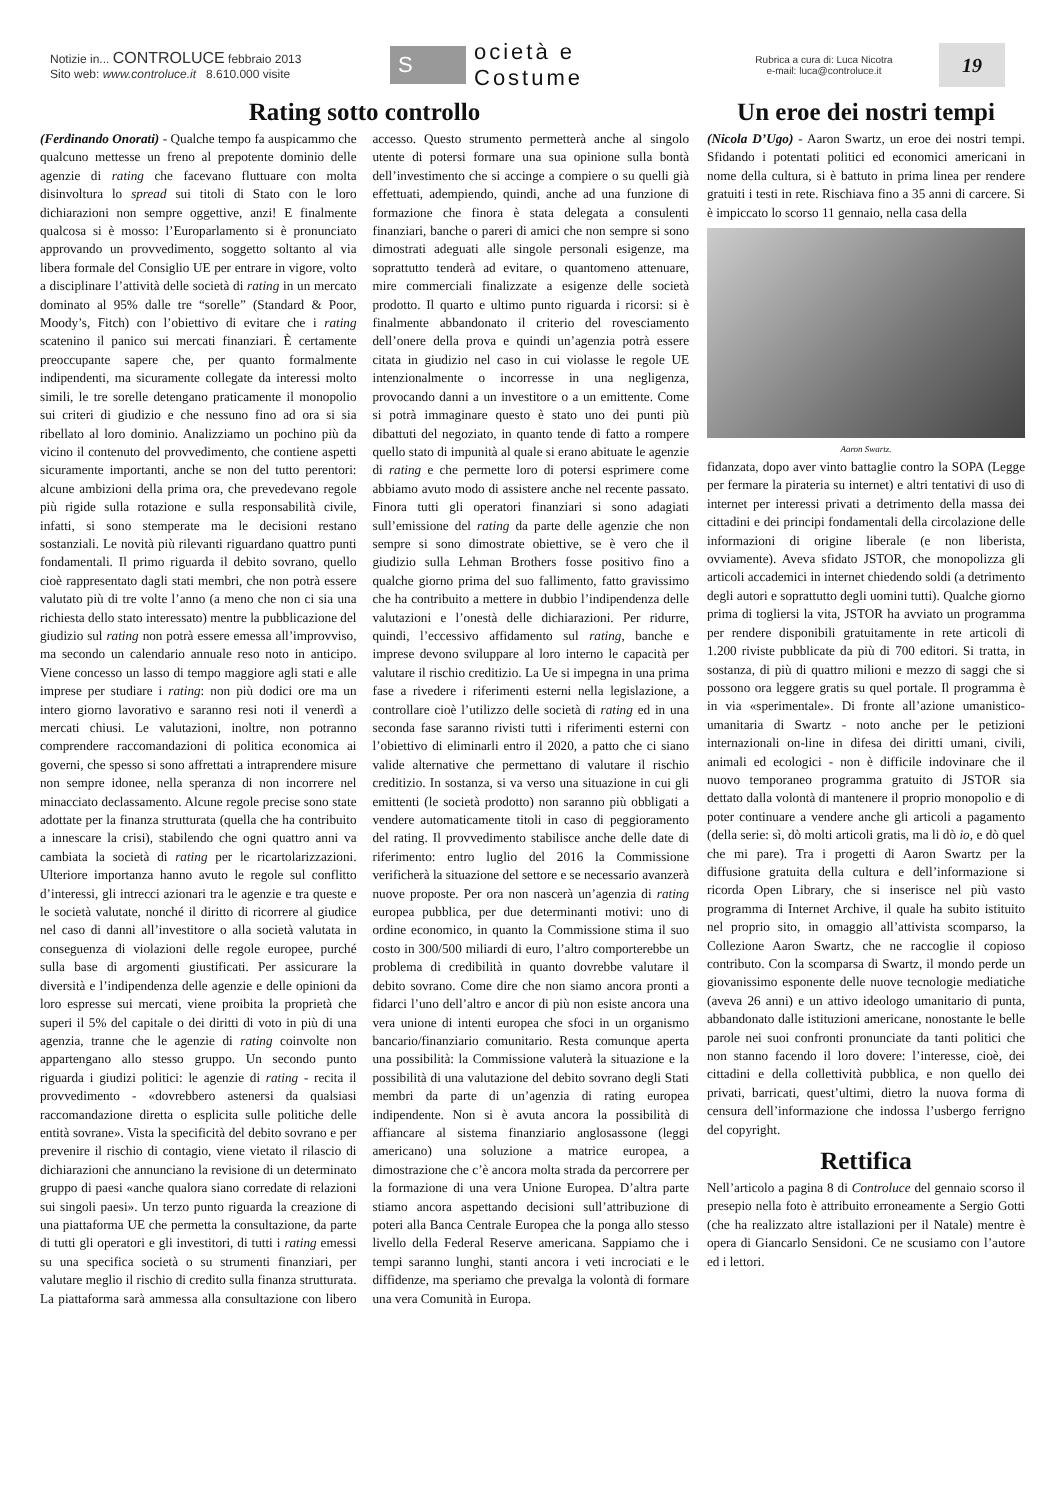Notizie in... CONTROLUCE febbraio 2013
Sito web: www.controluce.it 8.610.000 visite
S
ocietà e Costume
Rubrica a cura di: Luca Nicotra
e-mail: luca@controluce.it
19
Rating sotto controllo
(Ferdinando Onorati) - Qualche tempo fa auspicammo che qualcuno mettesse un freno al prepotente dominio delle agenzie di rating che facevano fluttuare con molta disinvoltura lo spread sui titoli di Stato con le loro dichiarazioni non sempre oggettive, anzi! E finalmente qualcosa si è mosso: l’Europarlamento si è pronunciato approvando un provvedimento, soggetto soltanto al via libera formale del Consiglio UE per entrare in vigore, volto a disciplinare l’attività delle società di rating in un mercato dominato al 95% dalle tre “sorelle” (Standard & Poor, Moody’s, Fitch) con l’obiettivo di evitare che i rating scatenino il panico sui mercati finanziari. È certamente preoccupante sapere che, per quanto formalmente indipendenti, ma sicuramente collegate da interessi molto simili, le tre sorelle detengano praticamente il monopolio sui criteri di giudizio e che nessuno fino ad ora si sia ribellato al loro dominio. Analizziamo un pochino più da vicino il contenuto del provvedimento, che contiene aspetti sicuramente importanti, anche se non del tutto perentori: alcune ambizioni della prima ora, che prevedevano regole più rigide sulla rotazione e sulla responsabilità civile, infatti, si sono stemperate ma le decisioni restano sostanziali. Le novità più rilevanti riguardano quattro punti fondamentali. Il primo riguarda il debito sovrano, quello cioè rappresentato dagli stati membri, che non potrà essere valutato più di tre volte l’anno (a meno che non ci sia una richiesta dello stato interessato) mentre la pubblicazione del giudizio sul rating non potrà essere emessa all’improvviso, ma secondo un calendario annuale reso noto in anticipo. Viene concesso un lasso di tempo maggiore agli stati e alle imprese per studiare i rating: non più dodici ore ma un intero giorno lavorativo e saranno resi noti il venerdì a mercati chiusi. Le valutazioni, inoltre, non potranno comprendere raccomandazioni di politica economica ai governi, che spesso si sono affrettati a intraprendere misure non sempre idonee, nella speranza di non incorrere nel minacciato declassamento. Alcune regole precise sono state adottate per la finanza strutturata (quella che ha contribuito a innescare la crisi), stabilendo che ogni quattro anni va cambiata la società di rating per le ricartolarizzazioni. Ulteriore importanza hanno avuto le regole sul conflitto d’interessi, gli intrecci azionari tra le agenzie e tra queste e le società valutate, nonché il diritto di ricorrere al giudice nel caso di danni all’investitore o alla società valutata in conseguenza di violazioni delle regole europee, purché sulla base di argomenti giustificati. Per assicurare la diversità e l’indipendenza delle agenzie e delle opinioni da loro espresse sui mercati, viene proibita la proprietà che superi il 5% del capitale o dei diritti di voto in più di una agenzia, tranne che le agenzie di rating coinvolte non appartengano allo stesso gruppo. Un secondo punto riguarda i giudizi politici: le agenzie di rating - recita il provvedimento - «dovrebbero astenersi da qualsiasi raccomandazione diretta o esplicita sulle politiche delle entità sovrane». Vista la specificità del debito sovrano e per prevenire il rischio di contagio, viene vietato il rilascio di dichiarazioni che annunciano la revisione di un determinato gruppo di paesi «anche qualora siano corredate di relazioni sui singoli paesi». Un terzo punto riguarda la creazione di una piattaforma UE che permetta la consultazione, da parte di tutti gli operatori e gli investitori, di tutti i rating emessi su una specifica società o su strumenti finanziari, per valutare meglio il rischio di credito sulla finanza strutturata. La piattaforma sarà ammessa alla consultazione con libero accesso. Questo strumento permetterà anche al singolo utente di potersi formare una sua opinione sulla bontà dell’investimento che si accinge a compiere o su quelli già effettuati, adempiendo, quindi, anche ad una funzione di formazione che finora è stata delegata a consulenti finanziari, banche o pareri di amici che non sempre si sono dimostrati adeguati alle singole personali esigenze, ma soprattutto tenderà ad evitare, o quantomeno attenuare, mire commerciali finalizzate a esigenze delle società prodotto. Il quarto e ultimo punto riguarda i ricorsi: si è finalmente abbandonato il criterio del rovesciamento dell’onere della prova e quindi un’agenzia potrà essere citata in giudizio nel caso in cui violasse le regole UE intenzionalmente o incorresse in una negligenza, provocando danni a un investitore o a un emittente. Come si potrà immaginare questo è stato uno dei punti più dibattuti del negoziato, in quanto tende di fatto a rompere quello stato di impunità al quale si erano abituate le agenzie di rating e che permette loro di potersi esprimere come abbiamo avuto modo di assistere anche nel recente passato. Finora tutti gli operatori finanziari si sono adagiati sull’emissione del rating da parte delle agenzie che non sempre si sono dimostrate obiettive, se è vero che il giudizio sulla Lehman Brothers fosse positivo fino a qualche giorno prima del suo fallimento, fatto gravissimo che ha contribuito a mettere in dubbio l’indipendenza delle valutazioni e l’onestà delle dichiarazioni. Per ridurre, quindi, l’eccessivo affidamento sul rating, banche e imprese devono sviluppare al loro interno le capacità per valutare il rischio creditizio. La Ue si impegna in una prima fase a rivedere i riferimenti esterni nella legislazione, a controllare cioè l’utilizzo delle società di rating ed in una seconda fase saranno rivisti tutti i riferimenti esterni con l’obiettivo di eliminarli entro il 2020, a patto che ci siano valide alternative che permettano di valutare il rischio creditizio. In sostanza, si va verso una situazione in cui gli emittenti (le società prodotto) non saranno più obbligati a vendere automaticamente titoli in caso di peggioramento del rating. Il provvedimento stabilisce anche delle date di riferimento: entro luglio del 2016 la Commissione verificherà la situazione del settore e se necessario avanzerà nuove proposte. Per ora non nascerà un’agenzia di rating europea pubblica, per due determinanti motivi: uno di ordine economico, in quanto la Commissione stima il suo costo in 300/500 miliardi di euro, l’altro comporterebbe un problema di credibilità in quanto dovrebbe valutare il debito sovrano. Come dire che non siamo ancora pronti a fidarci l’uno dell’altro e ancor di più non esiste ancora una vera unione di intenti europea che sfoci in un organismo bancario/finanziario comunitario. Resta comunque aperta una possibilità: la Commissione valuterà la situazione e la possibilità di una valutazione del debito sovrano degli Stati membri da parte di un’agenzia di rating europea indipendente. Non si è avuta ancora la possibilità di affiancare al sistema finanziario anglosassone (leggi americano) una soluzione a matrice europea, a dimostrazione che c’è ancora molta strada da percorrere per la formazione di una vera Unione Europea. D’altra parte stiamo ancora aspettando decisioni sull’attribuzione di poteri alla Banca Centrale Europea che la ponga allo stesso livello della Federal Reserve americana. Sappiamo che i tempi saranno lunghi, stanti ancora i veti incrociati e le diffidenze, ma speriamo che prevalga la volontà di formare una vera Comunità in Europa.
Un eroe dei nostri tempi
(Nicola D’Ugo) - Aaron Swartz, un eroe dei nostri tempi. Sfidando i potentati politici ed economici americani in nome della cultura, si è battuto in prima linea per rendere gratuiti i testi in rete. Rischiava fino a 35 anni di carcere. Si è impiccato lo scorso 11 gennaio, nella casa della
Aaron Swartz.
fidanzata, dopo aver vinto battaglie contro la SOPA (Legge per fermare la pirateria su internet) e altri tentativi di uso di internet per interessi privati a detrimento della massa dei cittadini e dei principi fondamentali della circolazione delle informazioni di origine liberale (e non liberista, ovviamente). Aveva sfidato JSTOR, che monopolizza gli articoli accademici in internet chiedendo soldi (a detrimento degli autori e soprattutto degli uomini tutti). Qualche giorno prima di togliersi la vita, JSTOR ha avviato un programma per rendere disponibili gratuitamente in rete articoli di 1.200 riviste pubblicate da più di 700 editori. Si tratta, in sostanza, di più di quattro milioni e mezzo di saggi che si possono ora leggere gratis su quel portale. Il programma è in via «sperimentale». Di fronte all’azione umanistico-umanitaria di Swartz - noto anche per le petizioni internazionali on-line in difesa dei diritti umani, civili, animali ed ecologici - non è difficile indovinare che il nuovo temporaneo programma gratuito di JSTOR sia dettato dalla volontà di mantenere il proprio monopolio e di poter continuare a vendere anche gli articoli a pagamento (della serie: sì, dò molti articoli gratis, ma li dò io, e dò quel che mi pare). Tra i progetti di Aaron Swartz per la diffusione gratuita della cultura e dell’informazione si ricorda Open Library, che si inserisce nel più vasto programma di Internet Archive, il quale ha subito istituito nel proprio sito, in omaggio all’attivista scomparso, la Collezione Aaron Swartz, che ne raccoglie il copioso contributo. Con la scomparsa di Swartz, il mondo perde un giovanissimo esponente delle nuove tecnologie mediatiche (aveva 26 anni) e un attivo ideologo umanitario di punta, abbandonato dalle istituzioni americane, nonostante le belle parole nei suoi confronti pronunciate da tanti politici che non stanno facendo il loro dovere: l’interesse, cioè, dei cittadini e della collettività pubblica, e non quello dei privati, barricati, quest’ultimi, dietro la nuova forma di censura dell’informazione che indossa l’usbergo ferrigno del copyright.
Rettifica
Nell’articolo a pagina 8 di Controluce del gennaio scorso il presepio nella foto è attribuito erroneamente a Sergio Gotti (che ha realizzato altre istallazioni per il Natale) mentre è opera di Giancarlo Sensidoni. Ce ne scusiamo con l’autore ed i lettori.